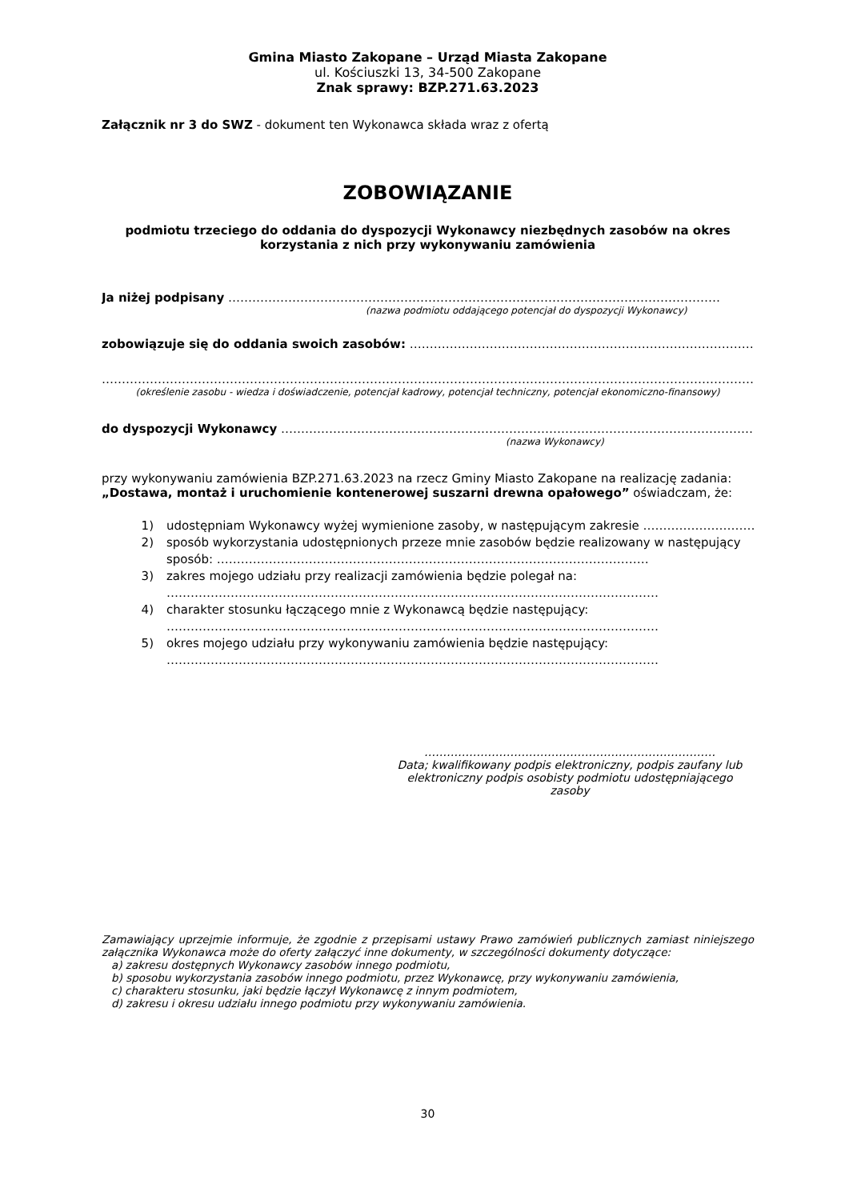Gmina Miasto Zakopane – Urząd Miasta Zakopane
ul. Kościuszki 13, 34-500 Zakopane
Znak sprawy: BZP.271.63.2023
Załącznik nr 3 do SWZ - dokument ten Wykonawca składa wraz z ofertą
ZOBOWIĄZANIE
podmiotu trzeciego do oddania do dyspozycji Wykonawcy niezbędnych zasobów na okres korzystania z nich przy wykonywaniu zamówienia
Ja niżej podpisany ……………………………………………………………………………………………………………
(nazwa podmiotu oddającego potencjał do dyspozycji Wykonawcy)
zobowiązuje się do oddania swoich zasobów: ……………………………………………………………………………………
…………………………………………………………………………………………………………………………………………………
(określenie zasobu - wiedza i doświadczenie, potencjał kadrowy, potencjał techniczny, potencjał ekonomiczno-finansowy)
do dyspozycji Wykonawcy ……………………………………………………………………………………………………………
(nazwa Wykonawcy)
przy wykonywaniu zamówienia BZP.271.63.2023 na rzecz Gminy Miasto Zakopane na realizację zadania: „Dostawa, montaż i uruchomienie kontenerowej suszarni drewna opałowego” oświadczam, że:
1) udostępniam Wykonawcy wyżej wymienione zasoby, w następującym zakresie …………………………………………………………………………………………………………………………………………………………………………………
2) sposób wykorzystania udostępnionych przeze mnie zasobów będzie realizowany w następujący sposób: ………………………………………………………………………………………………
3) zakres mojego udziału przy realizacji zamówienia będzie polegał na:
……………………………………………………………………………………………………………
4) charakter stosunku łączącego mnie z Wykonawcą będzie następujący:
……………………………………………………………………………………………………………
5) okres mojego udziału przy wykonywaniu zamówienia będzie następujący:
……………………………………………………………………………………………………………
……………………………………………………………………
Data; kwalifikowany podpis elektroniczny, podpis zaufany lub elektroniczny podpis osobisty podmiotu udostępniającego zasoby
Zamawiający uprzejmie informuje, że zgodnie z przepisami ustawy Prawo zamówień publicznych zamiast niniejszego załącznika Wykonawca może do oferty załączyć inne dokumenty, w szczególności dokumenty dotyczące:
a) zakresu dostępnych Wykonawcy zasobów innego podmiotu,
b) sposobu wykorzystania zasobów innego podmiotu, przez Wykonawcę, przy wykonywaniu zamówienia,
c) charakteru stosunku, jaki będzie łączył Wykonawcę z innym podmiotem,
d) zakresu i okresu udziału innego podmiotu przy wykonywaniu zamówienia.
30